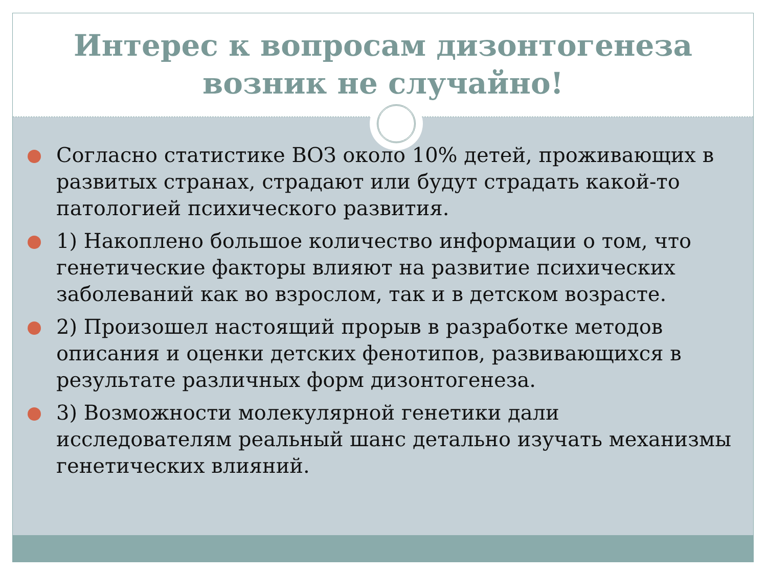Интерес к вопросам дизонтогенеза возник не случайно!
Согласно статистике ВОЗ около 10% детей, проживающих в развитых странах, страдают или будут страдать какой-то патологией психического развития.
1) Накоплено большое количество информации о том, что генетические факторы влияют на развитие психических заболеваний как во взрослом, так и в детском возрасте.
2) Произошел настоящий прорыв в разработке методов описания и оценки детских фенотипов, развивающихся в результате различных форм дизонтогенеза.
3) Возможности молекулярной генетики дали исследователям реальный шанс детально изучать механизмы генетических влияний.